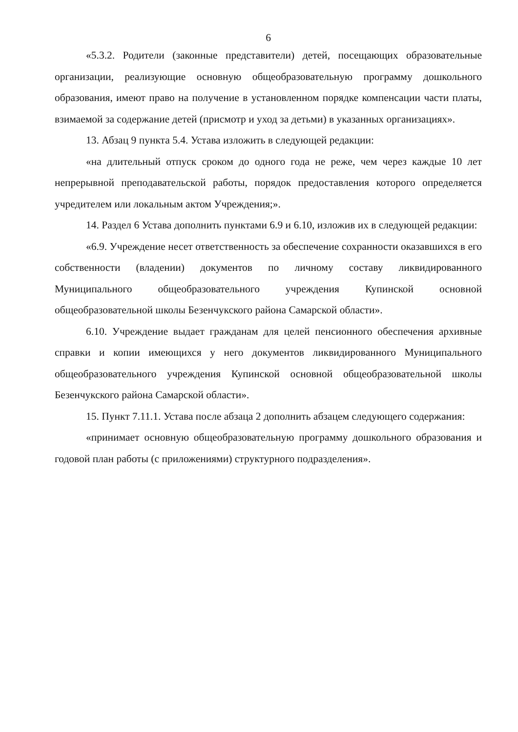6
«5.3.2. Родители (законные представители) детей, посещающих образовательные организации, реализующие основную общеобразовательную программу дошкольного образования, имеют право на получение в установленном порядке компенсации части платы, взимаемой за содержание детей (присмотр и уход за детьми) в указанных организациях».
13. Абзац 9 пункта 5.4. Устава изложить в следующей редакции:
«на длительный отпуск сроком до одного года не реже, чем через каждые 10 лет непрерывной преподавательской работы, порядок предоставления которого определяется учредителем или локальным актом Учреждения;».
14. Раздел 6 Устава дополнить пунктами 6.9 и 6.10, изложив их в следующей редакции:
«6.9. Учреждение несет ответственность за обеспечение сохранности оказавшихся в его собственности (владении) документов по личному составу ликвидированного Муниципального общеобразовательного учреждения Купинской основной общеобразовательной школы Безенчукского района Самарской области».
6.10. Учреждение выдает гражданам для целей пенсионного обеспечения архивные справки и копии имеющихся у него документов ликвидированного Муниципального общеобразовательного учреждения Купинской основной общеобразовательной школы Безенчукского района Самарской области».
15. Пункт 7.11.1. Устава после абзаца 2 дополнить абзацем следующего содержания:
«принимает основную общеобразовательную программу дошкольного образования и годовой план работы (с приложениями) структурного подразделения».